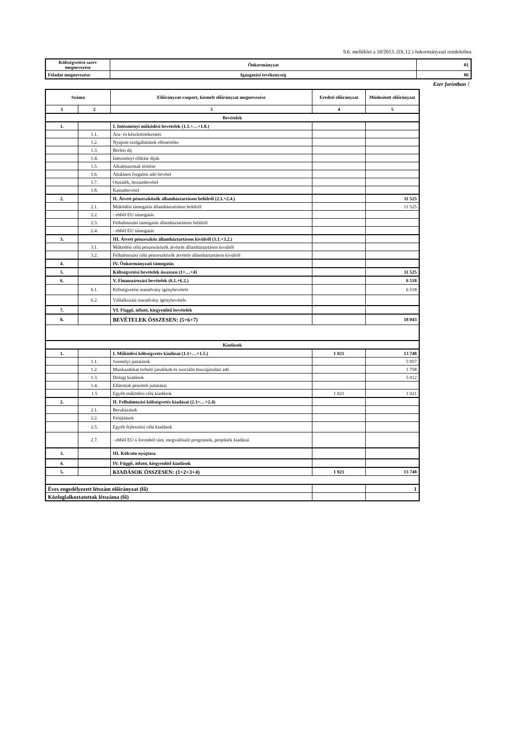9.6. melléklet a 10/2013. (IX.12.) önkormányzati rendelethez
| Költségvetési szerv megnevezése | Önkormányzat | 01 |
| Feladat megnevezése | Igazgatási tevékenység | 06 |
Ezer forintban !
| Száma | | Előirányzat-csoport, kiemelt előirányzat megnevezése | Eredeti előirányzat | Módosított előirányzat |
| --- | --- | --- | --- | --- |
| 1 | 2 | 3 | 4 | 5 |
| Bevételek | | | | |
| 1. | | I. Intézményi működési bevételek (1.1.+…+1.8.) | | |
| | 1.1. | Áru- és készletértékesítés | | |
| | 1.2. | Nyújtott szolgáltatások ellenértéke | | |
| | 1.3. | Bérleti díj | | |
| | 1.4. | Intézményi ellátási díjak | | |
| | 1.5. | Alkalmazottak térítése | | |
| | 1.6. | Általános forgalmi adó bevétel | | |
| | 1.7. | Osztalék, hozambevétel | | |
| | 1.8. | Kamatbevétel | | |
| 2. | | II. Átvett pénzeszközök államháztartáson belülről (2.1.+2.4.) | | 11 525 |
| | 2.1. | Működési támogatás államháztartáson belülről | | 11 525 |
| | 2.2. | - ebből EU támogatás | | |
| | 2.3. | Felhalmozási támogatás államháztartáson belülről | | |
| | 2.4. | - ebből EU támogatás | | |
| 3. | | III. Átvett pénzeszköz államháztartáson kívülről (3.1.+3.2.) | | |
| | 3.1. | Működési célú pénzeszközök átvétele államháztartáson kívülről | | |
| | 3.2. | Felhalmozási célú pénzeszközök átvétele államháztartáson kívülről | | |
| 4. | | IV. Önkormányzati támogatás | | |
| 5. | | Költségvetési bevételek összesen (1+…+4) | | 11 525 |
| 6. | | V. Finanszírozási bevételek (6.1.+6.2.) | | 6 518 |
| | 6.1. | Költségvetési maradvány igénybevétele | | 6 518 |
| | 6.2. | Vállalkozási maradvány igénybevétele | | |
| 7. | | VI. Függő, átfutó, kiegyenlítő bevételek | | |
| 8. | | BEVÉTELEK ÖSSZESEN: (5+6+7) | | 18 043 |
| Kiadások | | | | |
| 1. | | I. Működési költségvetés kiadásai (1.1+…+1.5.) | 1 021 | 13 748 |
| | 1.1. | Személyi juttatások | | 5 957 |
| | 1.2. | Munkaadókat terhelő járulékok és szociális hozzájárulási adó | | 1 758 |
| | 1.3. | Dologi kiadások | | 5 012 |
| | 1.4. | Ellátottak pénzbeli juttatásai | | |
| | 1.5 | Egyéb működési célú kiadások | 1 021 | 1 021 |
| 2. | | II. Felhalmozási költségvetés kiadásai (2.1+…+2.4) | | |
| | 2.1. | Beruházások | | |
| | 2.2. | Felújítások | | |
| | 2.5. | Egyéb fejlesztési célú kiadások | | |
| | 2.7. | - ebből EU-s forrásból tám. megvalósuló programok, projektek kiadásai | | |
| 3. | | III. Kölcsön nyújtása | | |
| 4. | | IV. Függő, átfutó, kiegyenlítő kiadások | | |
| 5. | | KIADÁSOK ÖSSZESEN: (1+2+3+4) | 1 021 | 13 748 |
| Éves engedélyezett létszám előirányzat (fő) | | | | 1 |
| Közfoglalkoztatottak létszáma (fő) | | | | |